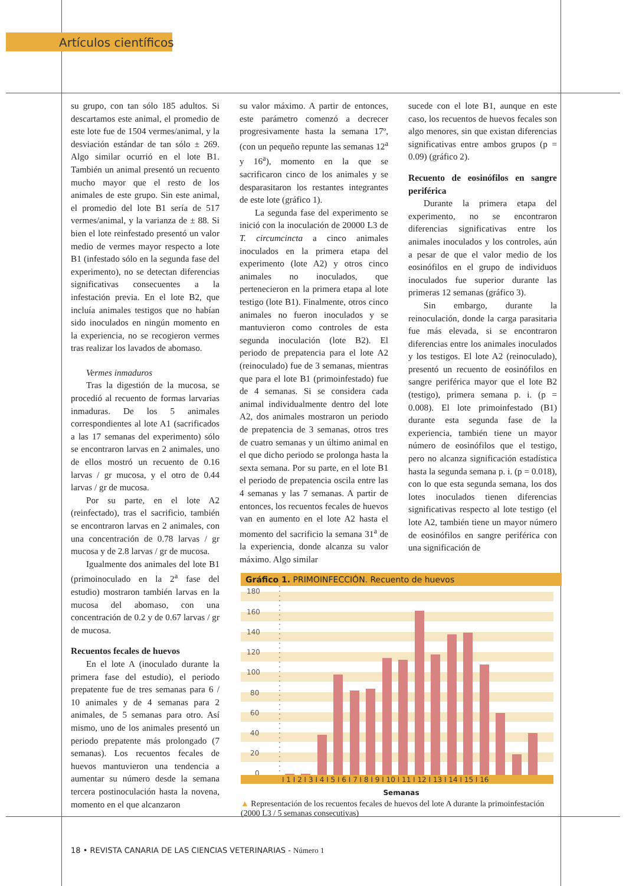Artículos científicos
su grupo, con tan sólo 185 adultos. Si descartamos este animal, el promedio de este lote fue de 1504 vermes/animal, y la desviación estándar de tan sólo ± 269. Algo similar ocurrió en el lote B1. También un animal presentó un recuento mucho mayor que el resto de los animales de este grupo. Sin este animal, el promedio del lote B1 sería de 517 vermes/animal, y la varianza de ± 88. Si bien el lote reinfestado presentó un valor medio de vermes mayor respecto a lote B1 (infestado sólo en la segunda fase del experimento), no se detectan diferencias significativas consecuentes a la infestación previa. En el lote B2, que incluía animales testigos que no habían sido inoculados en ningún momento en la experiencia, no se recogieron vermes tras realizar los lavados de abomaso.
Vermes inmaduros
Tras la digestión de la mucosa, se procedió al recuento de formas larvarias inmaduras. De los 5 animales correspondientes al lote A1 (sacrificados a las 17 semanas del experimento) sólo se encontraron larvas en 2 animales, uno de ellos mostró un recuento de 0.16 larvas / gr mucosa, y el otro de 0.44 larvas / gr de mucosa.
Por su parte, en el lote A2 (reinfectado), tras el sacrificio, también se encontraron larvas en 2 animales, con una concentración de 0.78 larvas / gr mucosa y de 2.8 larvas / gr de mucosa.
Igualmente dos animales del lote B1 (primoinoculado en la 2<sup>a</sup> fase del estudio) mostraron también larvas en la mucosa del abomaso, con una concentración de 0.2 y de 0.67 larvas / gr de mucosa.
Recuentos fecales de huevos
En el lote A (inoculado durante la primera fase del estudio), el periodo prepatente fue de tres semanas para 6 / 10 animales y de 4 semanas para 2 animales, de 5 semanas para otro. Así mismo, uno de los animales presentó un periodo prepatente más prolongado (7 semanas). Los recuentos fecales de huevos mantuvieron una tendencia a aumentar su número desde la semana tercera postinoculación hasta la novena, momento en el que alcanzaron
su valor máximo. A partir de entonces, este parámetro comenzó a decrecer progresivamente hasta la semana 17º, (con un pequeño repunte las semanas 12<sup>a</sup> y 16<sup>a</sup>), momento en la que se sacrificaron cinco de los animales y se desparasitaron los restantes integrantes de este lote (gráfico 1).
La segunda fase del experimento se inició con la inoculación de 20000 L3 de T. circumcincta a cinco animales inoculados en la primera etapa del experimento (lote A2) y otros cinco animales no inoculados, que pertenecieron en la primera etapa al lote testigo (lote B1). Finalmente, otros cinco animales no fueron inoculados y se mantuvieron como controles de esta segunda inoculación (lote B2). El periodo de prepatencia para el lote A2 (reinoculado) fue de 3 semanas, mientras que para el lote B1 (primoinfestado) fue de 4 semanas. Si se considera cada animal individualmente dentro del lote A2, dos animales mostraron un periodo de prepatencia de 3 semanas, otros tres de cuatro semanas y un último animal en el que dicho periodo se prolonga hasta la sexta semana. Por su parte, en el lote B1 el periodo de prepatencia oscila entre las 4 semanas y las 7 semanas. A partir de entonces, los recuentos fecales de huevos van en aumento en el lote A2 hasta el momento del sacrificio la semana 31<sup>a</sup> de la experiencia, donde alcanza su valor máximo. Algo similar
sucede con el lote B1, aunque en este caso, los recuentos de huevos fecales son algo menores, sin que existan diferencias significativas entre ambos grupos (p = 0.09) (gráfico 2).
Recuento de eosinófilos en sangre periférica
Durante la primera etapa del experimento, no se encontraron diferencias significativas entre los animales inoculados y los controles, aún a pesar de que el valor medio de los eosinófilos en el grupo de individuos inoculados fue superior durante las primeras 12 semanas (gráfico 3).
Sin embargo, durante la reinoculación, donde la carga parasitaria fue más elevada, si se encontraron diferencias entre los animales inoculados y los testigos. El lote A2 (reinoculado), presentó un recuento de eosinófilos en sangre periférica mayor que el lote B2 (testigo), primera semana p. i. (p = 0.008). El lote primoinfestado (B1) durante esta segunda fase de la experiencia, también tiene un mayor número de eosinófilos que el testigo, pero no alcanza significación estadística hasta la segunda semana p. i. (p = 0.018), con lo que esta segunda semana, los dos lotes inoculados tienen diferencias significativas respecto al lote testigo (el lote A2, también tiene un mayor número de eosinófilos en sangre periférica con una significación de
Gráfico 1. PRIMOINFECCIÓN. Recuento de huevos
180
160
140
120
100
80
60
40
20
0
I 1 I 2 I 3 I 4 I 5 I 6 I 7 I 8 I 9 I 10 I 11 I 12 I 13 I 14 I 15 I 16
Semanas
▲ Representación de los recuentos fecales de huevos del lote A durante la primoinfestación (2000 L3 / 5 semanas consecutivas)
18 • REVISTA CANARIA DE LAS CIENCIAS VETERINARIAS - Número 1